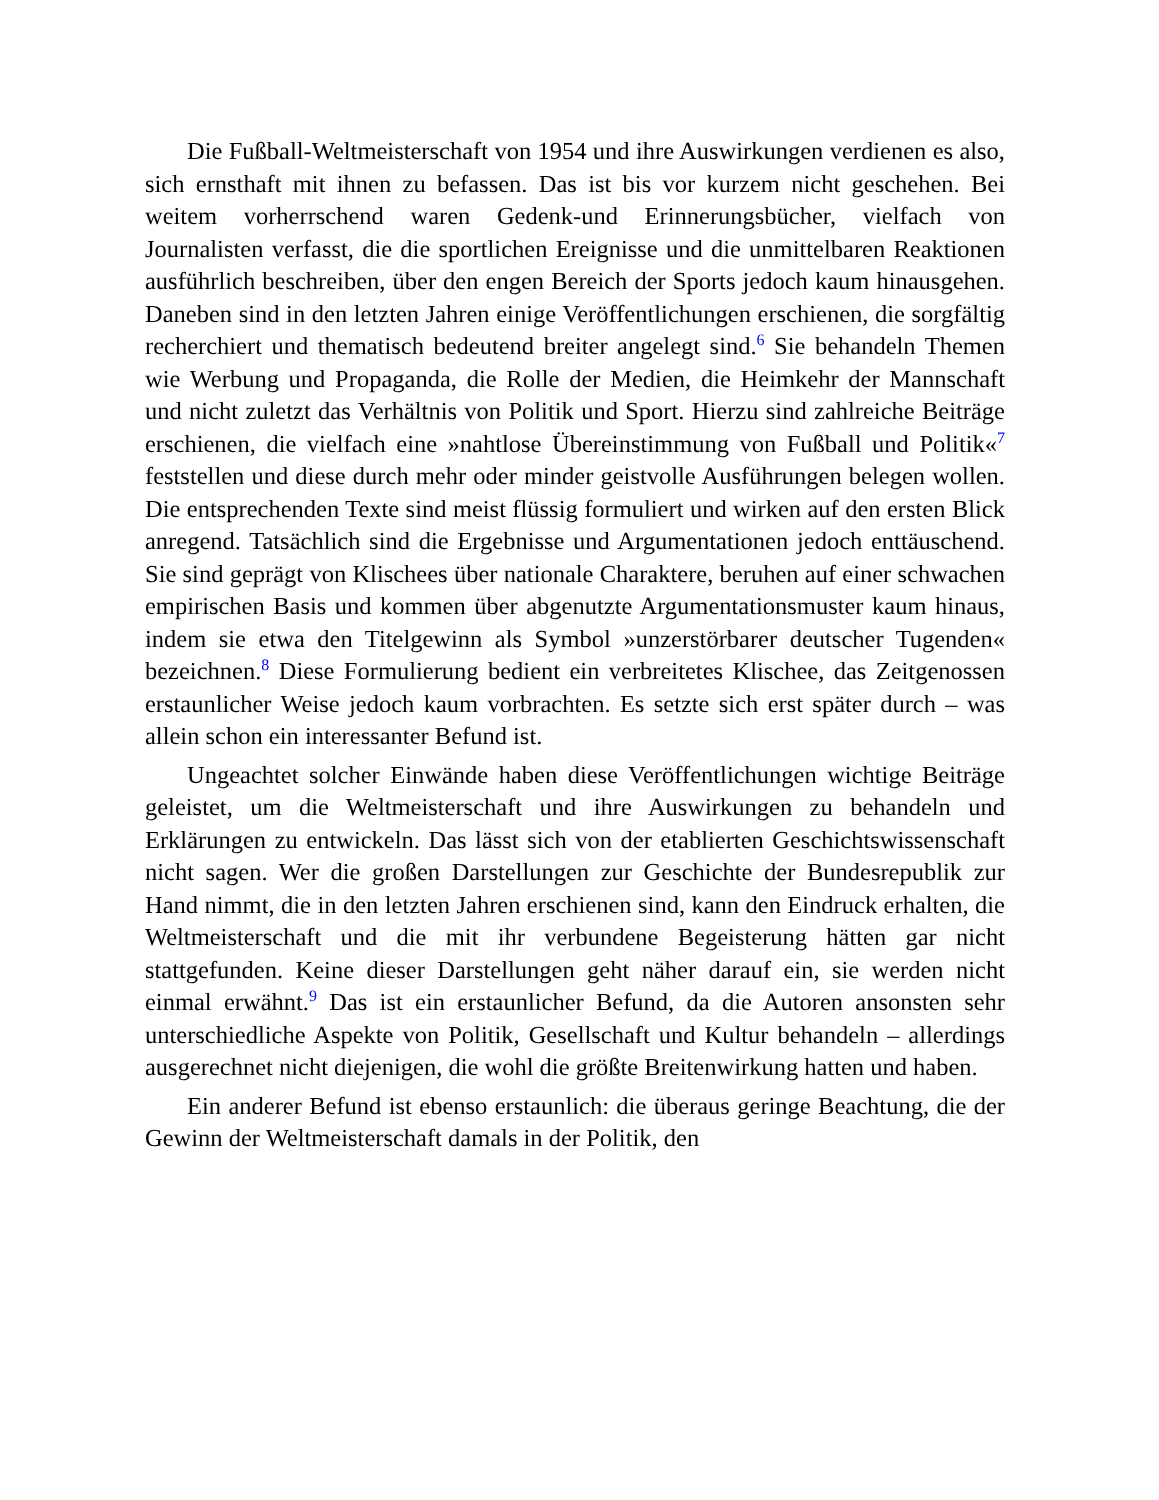Die Fußball-Weltmeisterschaft von 1954 und ihre Auswirkungen verdienen es also, sich ernsthaft mit ihnen zu befassen. Das ist bis vor kurzem nicht geschehen. Bei weitem vorherrschend waren Gedenk-und Erinnerungsbücher, vielfach von Journalisten verfasst, die die sportlichen Ereignisse und die unmittelbaren Reaktionen ausführlich beschreiben, über den engen Bereich der Sports jedoch kaum hinausgehen. Daneben sind in den letzten Jahren einige Veröffentlichungen erschienen, die sorgfältig recherchiert und thematisch bedeutend breiter angelegt sind.<sup>6</sup> Sie behandeln Themen wie Werbung und Propaganda, die Rolle der Medien, die Heimkehr der Mannschaft und nicht zuletzt das Verhältnis von Politik und Sport. Hierzu sind zahlreiche Beiträge erschienen, die vielfach eine »nahtlose Übereinstimmung von Fußball und Politik«<sup>7</sup> feststellen und diese durch mehr oder minder geistvolle Ausführungen belegen wollen. Die entsprechenden Texte sind meist flüssig formuliert und wirken auf den ersten Blick anregend. Tatsächlich sind die Ergebnisse und Argumentationen jedoch enttäuschend. Sie sind geprägt von Klischees über nationale Charaktere, beruhen auf einer schwachen empirischen Basis und kommen über abgenutzte Argumentationsmuster kaum hinaus, indem sie etwa den Titelgewinn als Symbol »unzerstörbarer deutscher Tugenden« bezeichnen.<sup>8</sup> Diese Formulierung bedient ein verbreitetes Klischee, das Zeitgenossen erstaunlicher Weise jedoch kaum vorbrachten. Es setzte sich erst später durch – was allein schon ein interessanter Befund ist.
Ungeachtet solcher Einwände haben diese Veröffentlichungen wichtige Beiträge geleistet, um die Weltmeisterschaft und ihre Auswirkungen zu behandeln und Erklärungen zu entwickeln. Das lässt sich von der etablierten Geschichtswissenschaft nicht sagen. Wer die großen Darstellungen zur Geschichte der Bundesrepublik zur Hand nimmt, die in den letzten Jahren erschienen sind, kann den Eindruck erhalten, die Weltmeisterschaft und die mit ihr verbundene Begeisterung hätten gar nicht stattgefunden. Keine dieser Darstellungen geht näher darauf ein, sie werden nicht einmal erwähnt.<sup>9</sup> Das ist ein erstaunlicher Befund, da die Autoren ansonsten sehr unterschiedliche Aspekte von Politik, Gesellschaft und Kultur behandeln – allerdings ausgerechnet nicht diejenigen, die wohl die größte Breitenwirkung hatten und haben.
Ein anderer Befund ist ebenso erstaunlich: die überaus geringe Beachtung, die der Gewinn der Weltmeisterschaft damals in der Politik, den